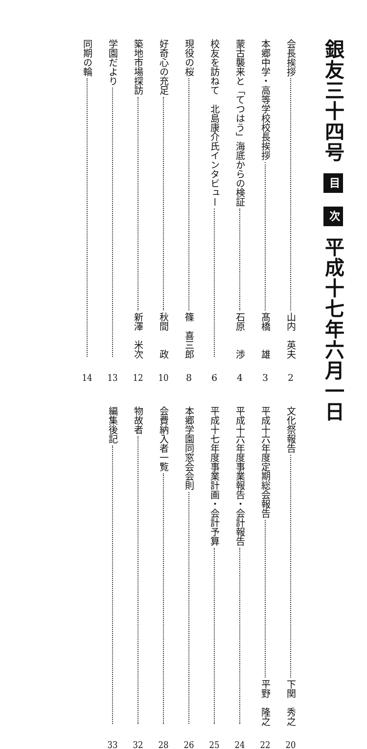銀友三十四号 目 次 平成十七年六月一日
会長挨拶 山内　英夫 2
本郷中学・高等学校校長挨拶 髙橋　　雄 3
蒙古襲来と「てつはう」海底からの検証 石原　　渉 4
校友を訪ねて　北島康介氏インタビュー 6
現役の桜 篠　喜三郎 8
好奇心の充足 秋間　　政 10
築地市場探訪 新澤　米次 12
学園だより 13
同期の輪 14
文化祭報告 下関　秀之 20
平成十六年度定期総会報告 平野　隆之 22
平成十六年度事業報告・会計報告 24
平成十七年度事業計画・会計予算 25
本郷学園同窓会会則 26
会費納入者一覧 28
物故者 32
編集後記 33